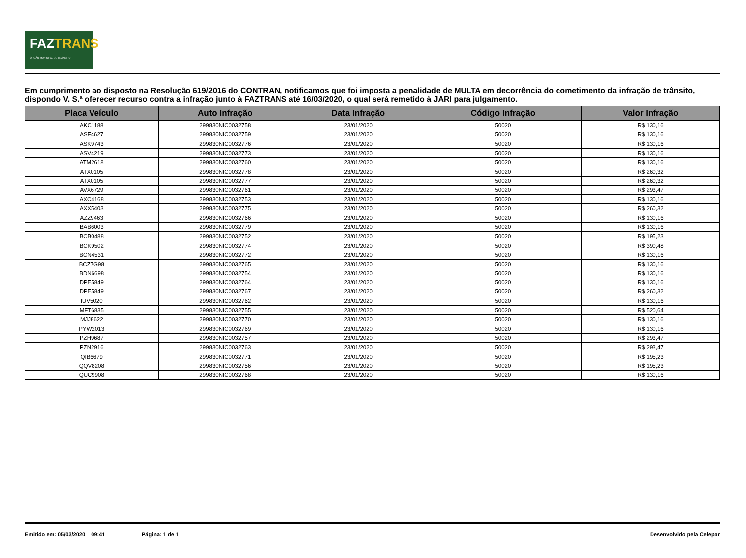FAZTRANS
ÓRGÃO MUNICIPAL DE TRÂNSITO
Em cumprimento ao disposto na Resolução 619/2016 do CONTRAN, notificamos que foi imposta a penalidade de MULTA em decorrência do cometimento da infração de trânsito, dispondo V. S.ª oferecer recurso contra a infração junto à FAZTRANS até 16/03/2020, o qual será remetido à JARI para julgamento.
| Placa Veículo | Auto Infração | Data Infração | Código Infração | Valor Infração |
| --- | --- | --- | --- | --- |
| AKC1188 | 299830NIC0032758 | 23/01/2020 | 50020 | R$ 130,16 |
| ASF4627 | 299830NIC0032759 | 23/01/2020 | 50020 | R$ 130,16 |
| ASK9743 | 299830NIC0032776 | 23/01/2020 | 50020 | R$ 130,16 |
| ASV4219 | 299830NIC0032773 | 23/01/2020 | 50020 | R$ 130,16 |
| ATM2618 | 299830NIC0032760 | 23/01/2020 | 50020 | R$ 130,16 |
| ATX0105 | 299830NIC0032778 | 23/01/2020 | 50020 | R$ 260,32 |
| ATX0105 | 299830NIC0032777 | 23/01/2020 | 50020 | R$ 260,32 |
| AVX6729 | 299830NIC0032761 | 23/01/2020 | 50020 | R$ 293,47 |
| AXC4168 | 299830NIC0032753 | 23/01/2020 | 50020 | R$ 130,16 |
| AXX5403 | 299830NIC0032775 | 23/01/2020 | 50020 | R$ 260,32 |
| AZZ9463 | 299830NIC0032766 | 23/01/2020 | 50020 | R$ 130,16 |
| BAB6003 | 299830NIC0032779 | 23/01/2020 | 50020 | R$ 130,16 |
| BCB0488 | 299830NIC0032752 | 23/01/2020 | 50020 | R$ 195,23 |
| BCK9502 | 299830NIC0032774 | 23/01/2020 | 50020 | R$ 390,48 |
| BCN4531 | 299830NIC0032772 | 23/01/2020 | 50020 | R$ 130,16 |
| BCZ7G98 | 299830NIC0032765 | 23/01/2020 | 50020 | R$ 130,16 |
| BDN6698 | 299830NIC0032754 | 23/01/2020 | 50020 | R$ 130,16 |
| DPE5849 | 299830NIC0032764 | 23/01/2020 | 50020 | R$ 130,16 |
| DPE5849 | 299830NIC0032767 | 23/01/2020 | 50020 | R$ 260,32 |
| IUV5020 | 299830NIC0032762 | 23/01/2020 | 50020 | R$ 130,16 |
| MFT6835 | 299830NIC0032755 | 23/01/2020 | 50020 | R$ 520,64 |
| MJJ8622 | 299830NIC0032770 | 23/01/2020 | 50020 | R$ 130,16 |
| PYW2013 | 299830NIC0032769 | 23/01/2020 | 50020 | R$ 130,16 |
| PZH9687 | 299830NIC0032757 | 23/01/2020 | 50020 | R$ 293,47 |
| PZN2916 | 299830NIC0032763 | 23/01/2020 | 50020 | R$ 293,47 |
| QIB6679 | 299830NIC0032771 | 23/01/2020 | 50020 | R$ 195,23 |
| QQV8208 | 299830NIC0032756 | 23/01/2020 | 50020 | R$ 195,23 |
| QUC9908 | 299830NIC0032768 | 23/01/2020 | 50020 | R$ 130,16 |
Emitido em: 05/03/2020 09:41 Página: 1 de 1 Desenvolvido pela Celepar